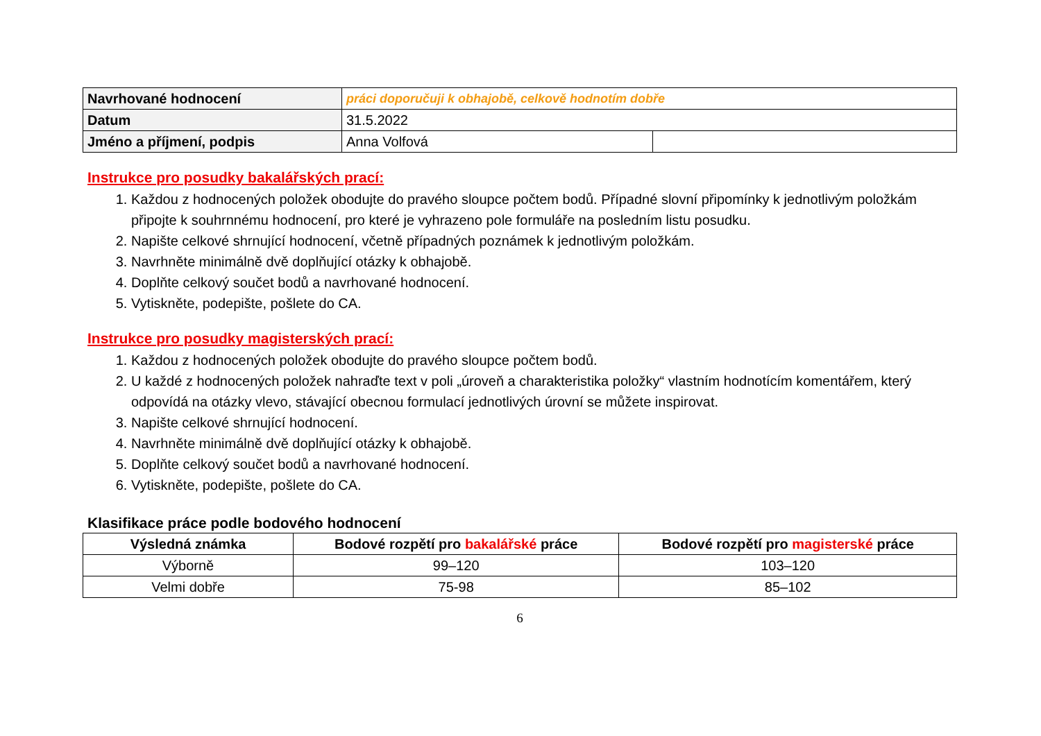| Navrhované hodnocení | práci doporučuji k obhajobě, celkově hodnotím dobře | |
| Datum | 31.5.2022 | |
| Jméno a příjmení, podpis | Anna Volfová | |
Instrukce pro posudky bakalářských prací:
1. Každou z hodnocených položek obodujte do pravého sloupce počtem bodů. Případné slovní připomínky k jednotlivým položkám připojte k souhrnnému hodnocení, pro které je vyhrazeno pole formuláře na posledním listu posudku.
2. Napište celkové shrnující hodnocení, včetně případných poznámek k jednotlivým položkám.
3. Navrhněte minimálně dvě doplňující otázky k obhajobě.
4. Doplňte celkový součet bodů a navrhované hodnocení.
5. Vytiskněte, podepište, pošlete do CA.
Instrukce pro posudky magisterských prací:
1. Každou z hodnocených položek obodujte do pravého sloupce počtem bodů.
2. U každé z hodnocených položek nahraďte text v poli „úroveň a charakteristika položky“ vlastním hodnotícím komentářem, který odpovídá na otázky vlevo, stávající obecnou formulací jednotlivých úrovní se můžete inspirovat.
3. Napište celkové shrnující hodnocení.
4. Navrhněte minimálně dvě doplňující otázky k obhajobě.
5. Doplňte celkový součet bodů a navrhované hodnocení.
6. Vytiskněte, podepište, pošlete do CA.
Klasifikace práce podle bodového hodnocení
| Výsledná známka | Bodové rozpětí pro bakalářské práce | Bodové rozpětí pro magisterské práce |
| --- | --- | --- |
| Výborně | 99–120 | 103–120 |
| Velmi dobře | 75-98 | 85–102 |
6